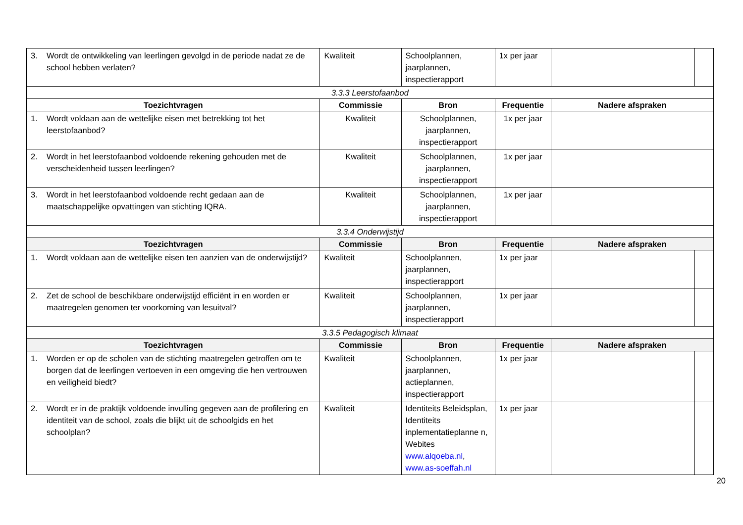| 3. Wordt de ontwikkeling van leerlingen gevolgd in de periode nadat ze de school hebben verlaten? | Kwaliteit | Schoolplannen, jaarplannen, inspectierapport | 1x per jaar | | |
| 3.3.3 Leerstofaanbod | | | | | |
| Toezichtvragen | Commissie | Bron | Frequentie | Nadere afspraken | |
| 1. Wordt voldaan aan de wettelijke eisen met betrekking tot het leerstofaanbod? | Kwaliteit | Schoolplannen, jaarplannen, inspectierapport | 1x per jaar | | |
| 2. Wordt in het leerstofaanbod voldoende rekening gehouden met de verscheidenheid tussen leerlingen? | Kwaliteit | Schoolplannen, jaarplannen, inspectierapport | 1x per jaar | | |
| 3. Wordt in het leerstofaanbod voldoende recht gedaan aan de maatschappelijke opvattingen van stichting IQRA. | Kwaliteit | Schoolplannen, jaarplannen, inspectierapport | 1x per jaar | | |
| 3.3.4 Onderwijstijd | | | | | |
| Toezichtvragen | Commissie | Bron | Frequentie | Nadere afspraken | |
| 1. Wordt voldaan aan de wettelijke eisen ten aanzien van de onderwijstijd? | Kwaliteit | Schoolplannen, jaarplannen, inspectierapport | 1x per jaar | | |
| 2. Zet de school de beschikbare onderwijstijd efficiënt in en worden er maatregelen genomen ter voorkoming van lesuitval? | Kwaliteit | Schoolplannen, jaarplannen, inspectierapport | 1x per jaar | | |
| 3.3.5 Pedagogisch klimaat | | | | | |
| Toezichtvragen | Commissie | Bron | Frequentie | Nadere afspraken | |
| 1. Worden er op de scholen van de stichting maatregelen getroffen om te borgen dat de leerlingen vertoeven in een omgeving die hen vertrouwen en veiligheid biedt? | Kwaliteit | Schoolplannen, jaarplannen, actieplannen, inspectierapport | 1x per jaar | | |
| 2. Wordt er in de praktijk voldoende invulling gegeven aan de profilering en identiteit van de school, zoals die blijkt uit de schoolgids en het schoolplan? | Kwaliteit | Identiteits Beleidsplan, Identiteits inplementatieplanne n, Webites www.alqoeba.nl , www.as-soeffah.nl | 1x per jaar | | |
20